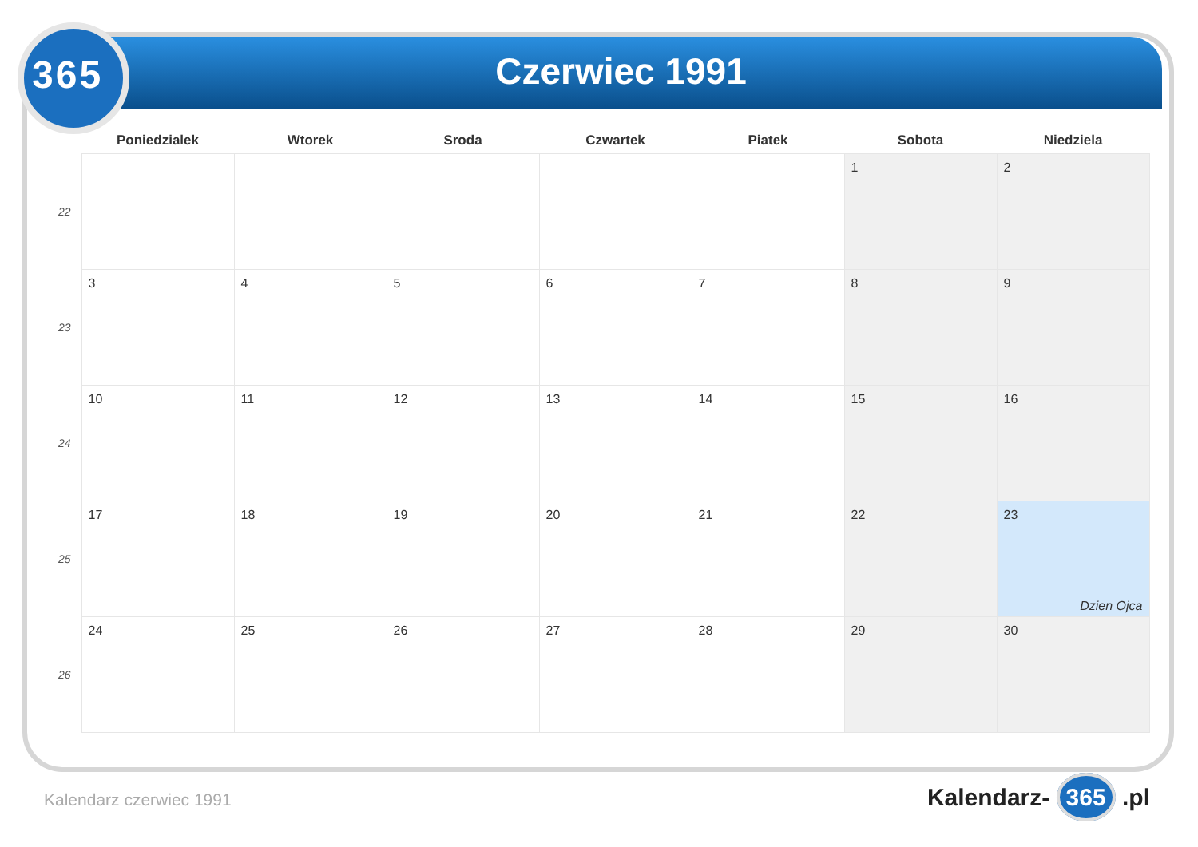365 Czerwiec 1991
| | Poniedzialek | Wtorek | Sroda | Czwartek | Piatek | Sobota | Niedziela |
| --- | --- | --- | --- | --- | --- | --- | --- |
| 22 | | | | | | 1 | 2 |
| 23 | 3 | 4 | 5 | 6 | 7 | 8 | 9 |
| 24 | 10 | 11 | 12 | 13 | 14 | 15 | 16 |
| 25 | 17 | 18 | 19 | 20 | 21 | 22 | 23 Dzien Ojca |
| 26 | 24 | 25 | 26 | 27 | 28 | 29 | 30 |
Kalendarz czerwiec 1991 Kalendarz- 365 .pl